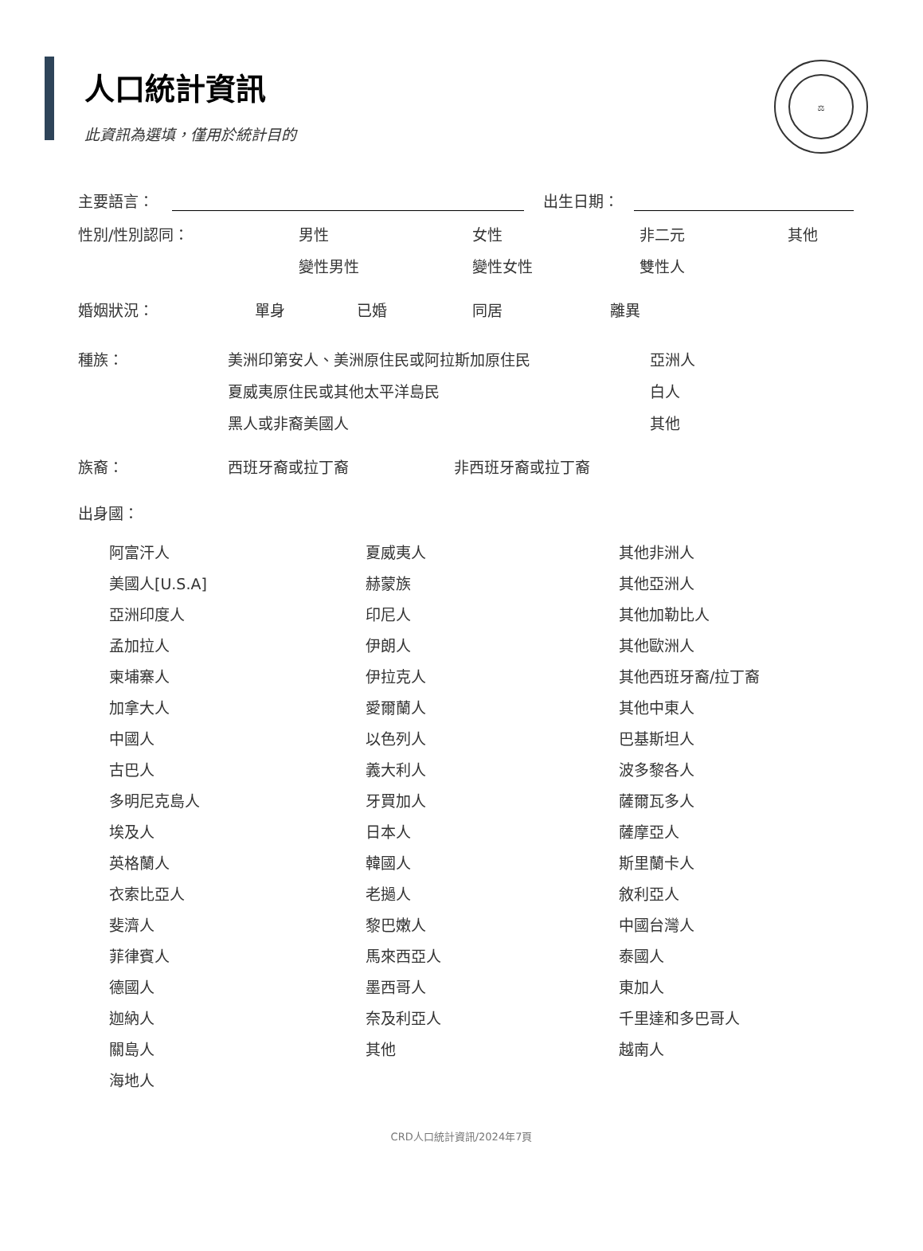人口統計資訊
此資訊為選填，僅用於統計目的
⚖
主要語言： 出生日期：
性別/性別認同： 男性 女性 非二元 其他
變性男性 變性女性 雙性人
婚姻狀況： 單身 已婚 同居 離異
種族： 美洲印第安人、美洲原住民或阿拉斯加原住民 亞洲人
夏威夷原住民或其他太平洋島民 白人
黑人或非裔美國人 其他
族裔： 西班牙裔或拉丁裔 非西班牙裔或拉丁裔
出身國：
阿富汗人
夏威夷人
其他非洲人
美國人[U.S.A]
赫蒙族
其他亞洲人
亞洲印度人
印尼人
其他加勒比人
孟加拉人
伊朗人
其他歐洲人
柬埔寨人
伊拉克人
其他西班牙裔/拉丁裔
加拿大人
愛爾蘭人
其他中東人
中國人
以色列人
巴基斯坦人
古巴人
義大利人
波多黎各人
多明尼克島人
牙買加人
薩爾瓦多人
埃及人
日本人
薩摩亞人
英格蘭人
韓國人
斯里蘭卡人
衣索比亞人
老撾人
敘利亞人
斐濟人
黎巴嫩人
中國台灣人
菲律賓人
馬來西亞人
泰國人
德國人
墨西哥人
東加人
迦納人
奈及利亞人
千里達和多巴哥人
關島人
其他
越南人
海地人
CRD人口統計資訊/2024年7頁